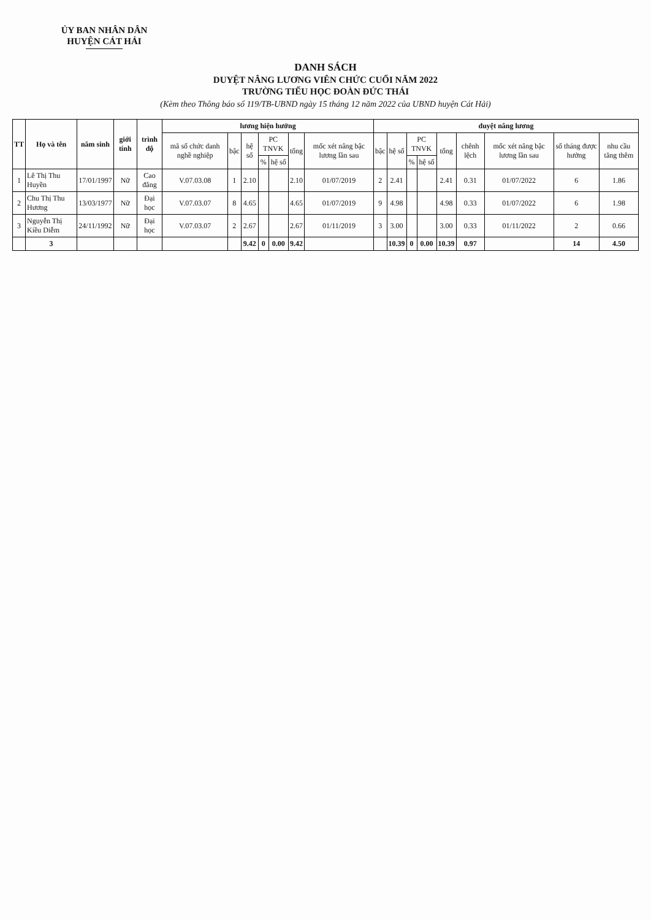ỦY BAN NHÂN DÂN
HUYỆN CÁT HẢI
DANH SÁCH
DUYỆT NÂNG LƯƠNG VIÊN CHỨC CUỐI NĂM 2022
TRƯỜNG TIỂU HỌC ĐOÀN ĐỨC THÁI
(Kèm theo Thông báo số 119/TB-UBND ngày 15 tháng 12 năm 2022 của UBND huyện Cát Hải)
| TT | Họ và tên | năm sinh | giới tính | trình độ | lương hiện hưởng | | | | | | | duyệt nâng lương | | | | | | | | |
| --- | --- | --- | --- | --- | --- | --- | --- | --- | --- | --- | --- | --- | --- | --- | --- | --- | --- | --- | --- | --- |
| | | | | | mã số chức danh nghề nghiệp | bậc | hệ số | PC TNVK | | tổng | mốc xét nâng bậc lương lần sau | bậc | hệ số | PC TNVK | | tổng | chênh lệch | mốc xét nâng bậc lương lần sau | số tháng được hưởng | nhu cầu tăng thêm |
| | | | | | | | | % | hệ số | | | | | % | hệ số | | | | | |
| 1 | Lê Thị Thu Huyền | 17/01/1997 | Nữ | Cao đẳng | V.07.03.08 | 1 | 2.10 | | | 2.10 | 01/07/2019 | 2 | 2.41 | | | 2.41 | 0.31 | 01/07/2022 | 6 | 1.86 |
| 2 | Chu Thị Thu Hương | 13/03/1977 | Nữ | Đại học | V.07.03.07 | 8 | 4.65 | | | 4.65 | 01/07/2019 | 9 | 4.98 | | | 4.98 | 0.33 | 01/07/2022 | 6 | 1.98 |
| 3 | Nguyễn Thị Kiều Diễm | 24/11/1992 | Nữ | Đại học | V.07.03.07 | 2 | 2.67 | | | 2.67 | 01/11/2019 | 3 | 3.00 | | | 3.00 | 0.33 | 01/11/2022 | 2 | 0.66 |
| | 3 | | | | | | 9.42 | 0 | 0.00 | 9.42 | | | 10.39 | 0 | 0.00 | 10.39 | 0.97 | | 14 | 4.50 |